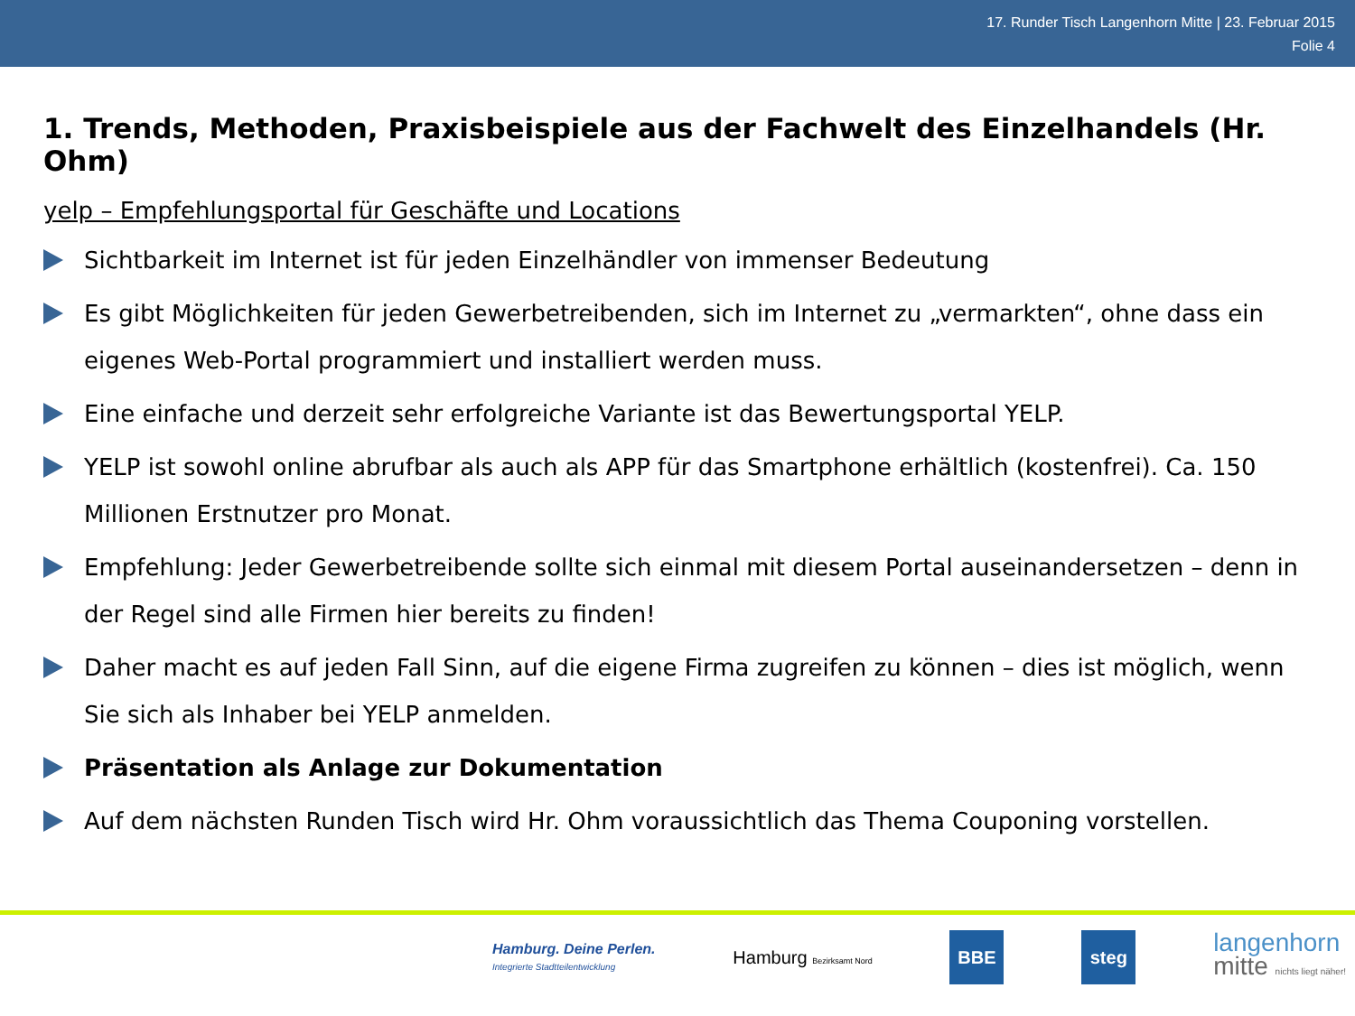17. Runder Tisch Langenhorn Mitte | 23. Februar 2015
Folie 4
1. Trends, Methoden, Praxisbeispiele aus der Fachwelt des Einzelhandels (Hr. Ohm)
yelp – Empfehlungsportal für Geschäfte und Locations
Sichtbarkeit im Internet ist für jeden Einzelhändler von immenser Bedeutung
Es gibt Möglichkeiten für jeden Gewerbetreibenden, sich im Internet zu „vermarkten“, ohne dass ein eigenes Web-Portal programmiert und installiert werden muss.
Eine einfache und derzeit sehr erfolgreiche Variante ist das Bewertungsportal YELP.
YELP ist sowohl online abrufbar als auch als APP für das Smartphone erhältlich (kostenfrei). Ca. 150 Millionen Erstnutzer pro Monat.
Empfehlung: Jeder Gewerbetreibende sollte sich einmal mit diesem Portal auseinandersetzen – denn in der Regel sind alle Firmen hier bereits zu finden!
Daher macht es auf jeden Fall Sinn, auf die eigene Firma zugreifen zu können – dies ist möglich, wenn Sie sich als Inhaber bei YELP anmelden.
Präsentation als Anlage zur Dokumentation
Auf dem nächsten Runden Tisch wird Hr. Ohm voraussichtlich das Thema Couponing vorstellen.
Hamburg. Deine Perlen.
Integrierte Stadtteilentwicklung
Hamburg Bezirksamt Nord
BBE steg
langenhorn
mitte nichts liegt näher!